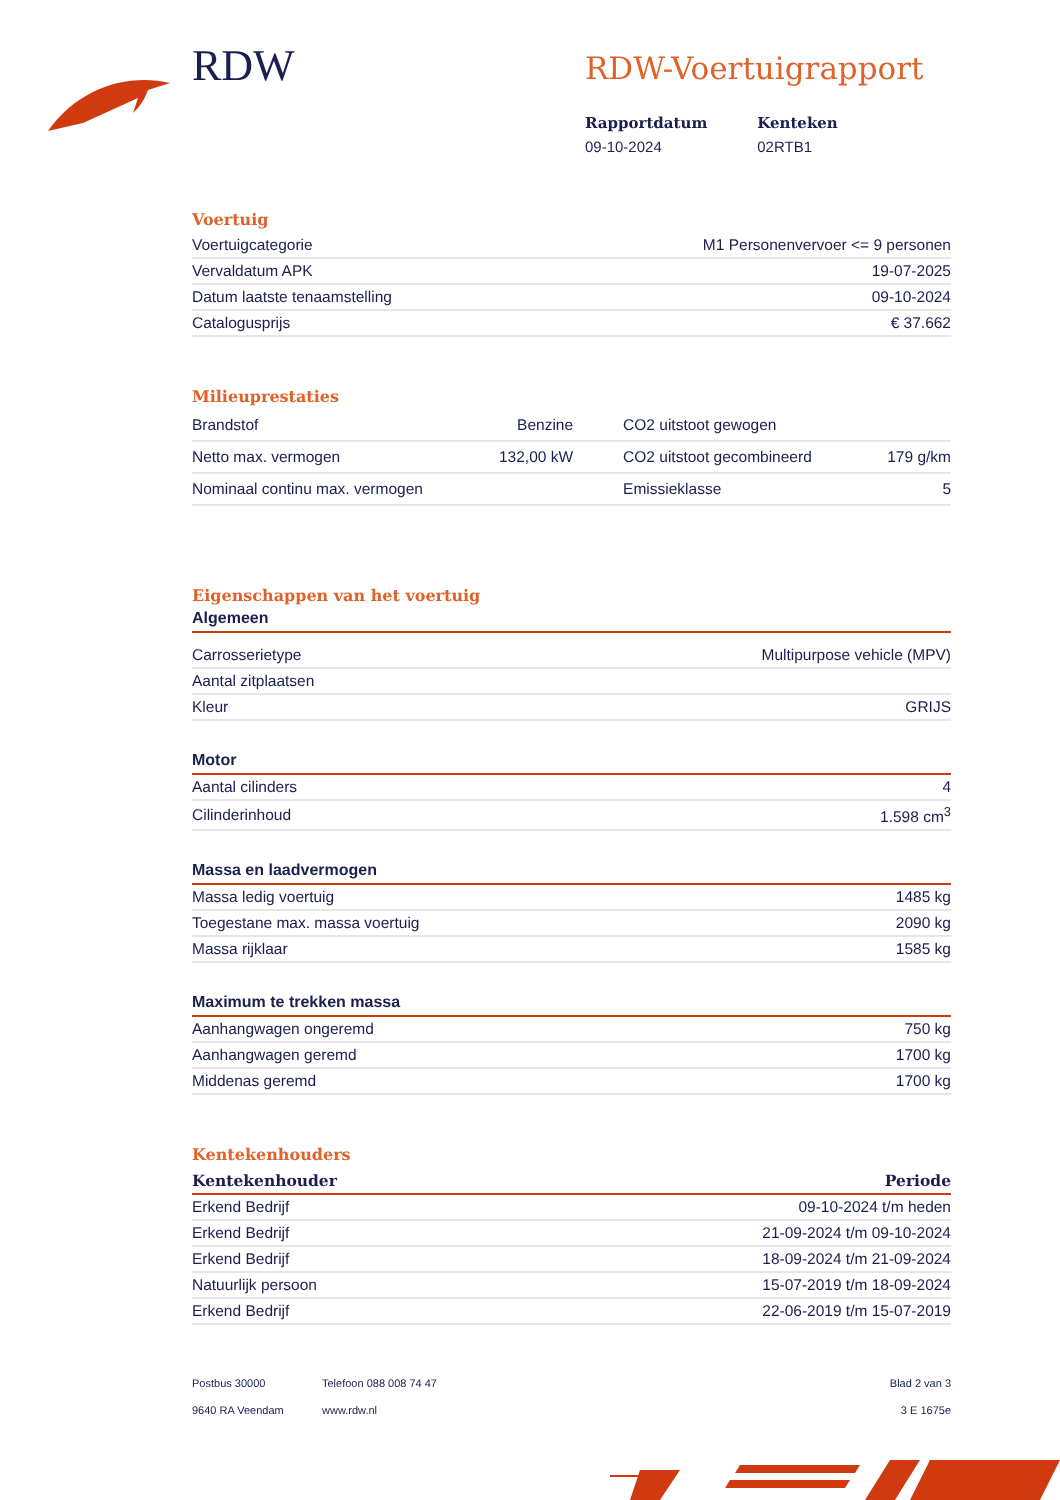RDW
RDW-Voertuigrapport
Rapportdatum
09-10-2024
Kenteken
02RTB1
Voertuig
| Voertuigcategorie | M1 Personenvervoer <= 9 personen |
| Vervaldatum APK | 19-07-2025 |
| Datum laatste tenaamstelling | 09-10-2024 |
| Catalogusprijs | € 37.662 |
Milieuprestaties
| Brandstof | Benzine | CO2 uitstoot gewogen | |
| Netto max. vermogen | 132,00 kW | CO2 uitstoot gecombineerd | 179 g/km |
| Nominaal continu max. vermogen | | Emissieklasse | 5 |
Eigenschappen van het voertuig
Algemeen
| Carrosserietype | Multipurpose vehicle (MPV) |
| Aantal zitplaatsen | |
| Kleur | GRIJS |
Motor
| Aantal cilinders | 4 |
| Cilinderinhoud | 1.598 cm<sup>3</sup> |
Massa en laadvermogen
| Massa ledig voertuig | 1485 kg |
| Toegestane max. massa voertuig | 2090 kg |
| Massa rijklaar | 1585 kg |
Maximum te trekken massa
| Aanhangwagen ongeremd | 750 kg |
| Aanhangwagen geremd | 1700 kg |
| Middenas geremd | 1700 kg |
Kentekenhouders
| Kentekenhouder | Periode |
| --- | --- |
| Erkend Bedrijf | 09-10-2024 t/m heden |
| Erkend Bedrijf | 21-09-2024 t/m 09-10-2024 |
| Erkend Bedrijf | 18-09-2024 t/m 21-09-2024 |
| Natuurlijk persoon | 15-07-2019 t/m 18-09-2024 |
| Erkend Bedrijf | 22-06-2019 t/m 15-07-2019 |
Postbus 30000
9640 RA Veendam
Telefoon 088 008 74 47
www.rdw.nl
Blad 2 van 3
3 E 1675e